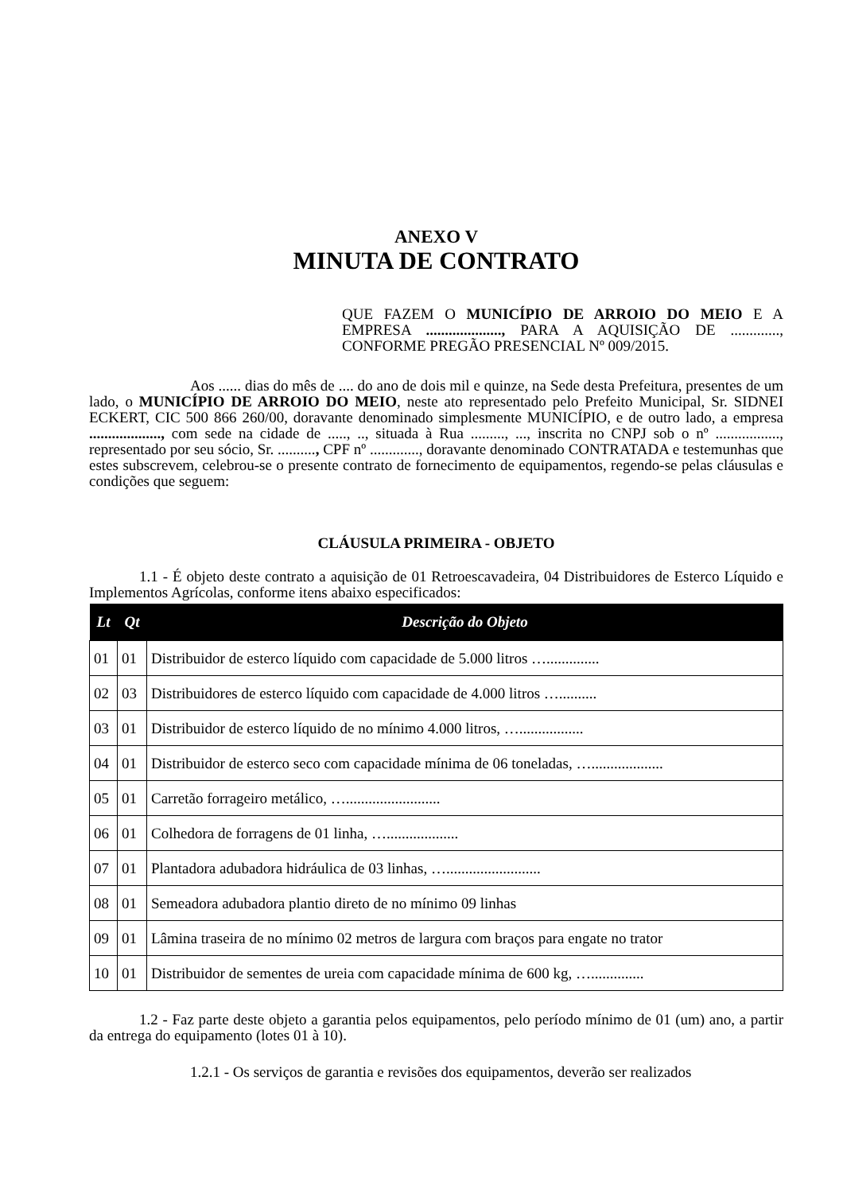ANEXO V
MINUTA DE CONTRATO
QUE FAZEM O MUNICÍPIO DE ARROIO DO MEIO E A EMPRESA ...................., PARA A AQUISIÇÃO DE ............., CONFORME PREGÃO PRESENCIAL Nº 009/2015.
Aos ...... dias do mês de .... do ano de dois mil e quinze, na Sede desta Prefeitura, presentes de um lado, o MUNICÍPIO DE ARROIO DO MEIO, neste ato representado pelo Prefeito Municipal, Sr. SIDNEI ECKERT, CIC 500 866 260/00, doravante denominado simplesmente MUNICÍPIO, e de outro lado, a empresa ..................., com sede na cidade de ....., .., situada à Rua ........., ..., inscrita no CNPJ sob o nº ................., representado por seu sócio, Sr. .........., CPF nº ............., doravante denominado CONTRATADA e testemunhas que estes subscrevem, celebrou-se o presente contrato de fornecimento de equipamentos, regendo-se pelas cláusulas e condições que seguem:
CLÁUSULA PRIMEIRA - OBJETO
1.1 - É objeto deste contrato a aquisição de 01 Retroescavadeira, 04 Distribuidores de Esterco Líquido e Implementos Agrícolas, conforme itens abaixo especificados:
| Lt | Qt | Descrição do Objeto |
| --- | --- | --- |
| 01 | 01 | Distribuidor de esterco líquido com capacidade de 5.000 litros ….............. |
| 02 | 03 | Distribuidores de esterco líquido com capacidade de 4.000 litros ….......... |
| 03 | 01 | Distribuidor de esterco líquido de no mínimo 4.000 litros, …................. |
| 04 | 01 | Distribuidor de esterco seco com capacidade mínima de 06 toneladas, …................... |
| 05 | 01 | Carretão forrageiro metálico, …......................... |
| 06 | 01 | Colhedora de forragens de 01 linha, …................... |
| 07 | 01 | Plantadora adubadora hidráulica de 03 linhas, …......................... |
| 08 | 01 | Semeadora adubadora plantio direto de no mínimo 09 linhas |
| 09 | 01 | Lâmina traseira de no mínimo 02 metros de largura com braços para engate no trator |
| 10 | 01 | Distribuidor de sementes de ureia com capacidade mínima de 600 kg, ….............. |
1.2 - Faz parte deste objeto a garantia pelos equipamentos, pelo período mínimo de 01 (um) ano, a partir da entrega do equipamento (lotes 01 à 10).
1.2.1 - Os serviços de garantia e revisões dos equipamentos, deverão ser realizados